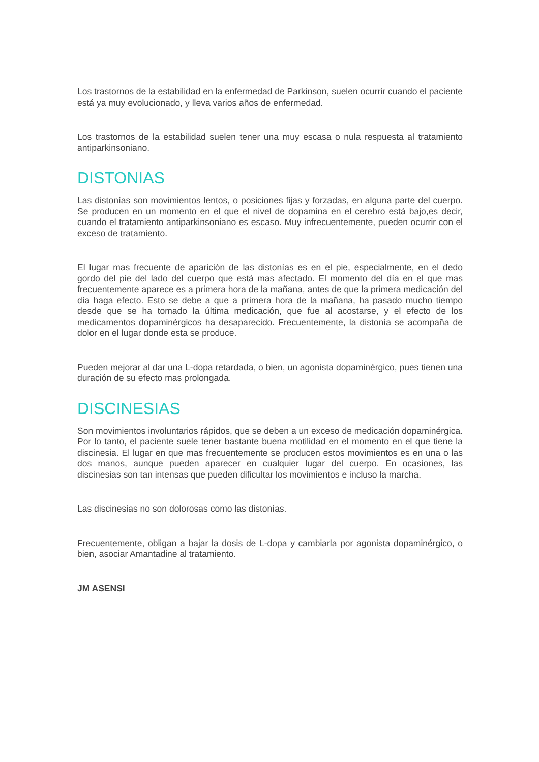Los trastornos de la estabilidad en la enfermedad de Parkinson, suelen ocurrir cuando el paciente está ya muy evolucionado, y lleva varios años de enfermedad.
Los trastornos de la estabilidad suelen tener una muy escasa o nula respuesta al tratamiento antiparkinsoniano.
DISTONIAS
Las distonías son movimientos lentos, o posiciones fijas y forzadas, en alguna parte del cuerpo. Se producen en un momento en el que el nivel de dopamina en el cerebro está bajo,es decir, cuando el tratamiento antiparkinsoniano es escaso. Muy infrecuentemente, pueden ocurrir con el exceso de tratamiento.
El lugar mas frecuente de aparición de las distonías es en el pie, especialmente, en el dedo gordo del pie del lado del cuerpo que está mas afectado. El momento del día en el que mas frecuentemente aparece es a primera hora de la mañana, antes de que la primera medicación del día haga efecto. Esto se debe a que a primera hora de la mañana, ha pasado mucho tiempo desde que se ha tomado la última medicación, que fue al acostarse, y el efecto de los medicamentos dopaminérgicos ha desaparecido. Frecuentemente, la distonía se acompaña de dolor en el lugar donde esta se produce.
Pueden mejorar al dar una L-dopa retardada, o bien, un agonista dopaminérgico, pues tienen una duración de su efecto mas prolongada.
DISCINESIAS
Son movimientos involuntarios rápidos, que se deben a un exceso de medicación dopaminérgica. Por lo tanto, el paciente suele tener bastante buena motilidad en el momento en el que tiene la discinesia. El lugar en que mas frecuentemente se producen estos movimientos es en una o las dos manos, aunque pueden aparecer en cualquier lugar del cuerpo. En ocasiones, las discinesias son tan intensas que pueden dificultar los movimientos e incluso la marcha.
Las discinesias no son dolorosas como las distonías.
Frecuentemente, obligan a bajar la dosis de L-dopa y cambiarla por agonista dopaminérgico, o bien, asociar Amantadine al tratamiento.
JM ASENSI